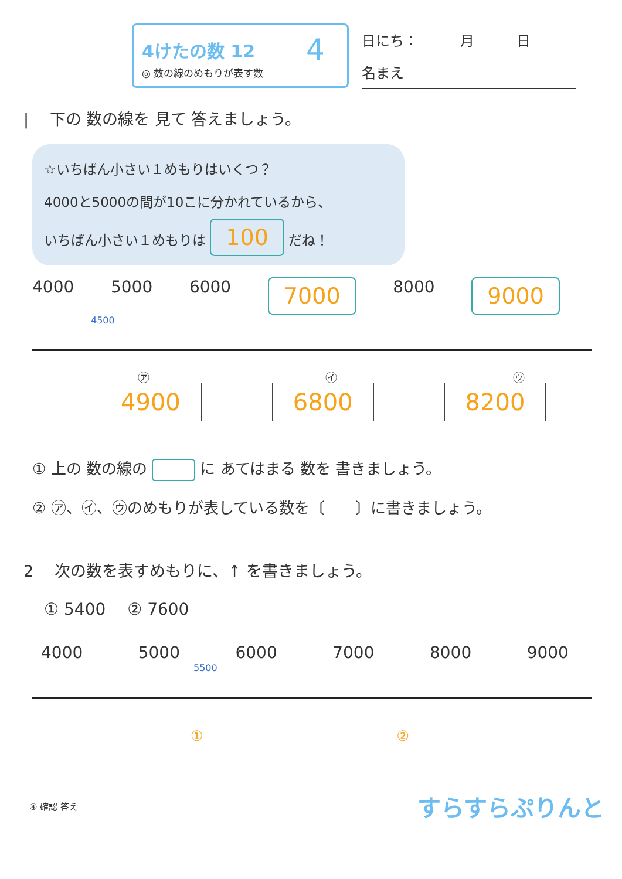4けたの数 12
◎ 数の線のめもりが表す数
4
日にち：　　　月　　　日
名まえ
| 　下の 数の線を 見て 答えましょう。
☆いちばん小さい１めもりはいくつ？
4000と5000の間が10こに分かれているから、
いちばん小さい１めもりは 100 だね！
4000 5000 6000 7000 8000 9000
4500
㋐ ㋑ ㋒
4900 6800 8200
① 上の 数の線の に あてはまる 数を 書きましょう。
② ㋐、㋑、㋒のめもりが表している数を〔　　〕に書きましょう。
2 　次の数を表すめもりに、↑ を書きましょう。
① 5400　 ② 7600
4000 5000 6000 7000 8000 9000
5500
① ②
④ 確認 答え すらすらぷりんと